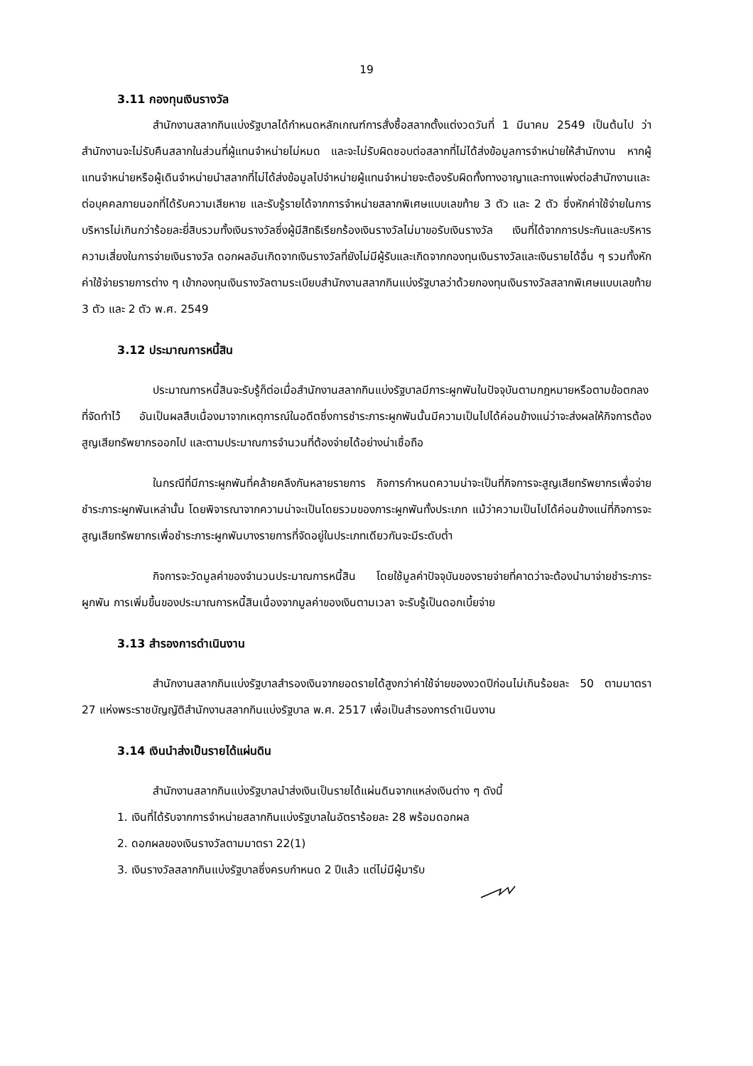19
3.11 กองทุนเงินรางวัล
สำนักงานสลากกินแบ่งรัฐบาลได้กำหนดหลักเกณฑ์การสั่งซื้อสลากตั้งแต่งวดวันที่ 1 มีนาคม 2549 เป็นต้นไป ว่าสำนักงานจะไม่รับคืนสลากในส่วนที่ผู้แทนจำหน่ายไม่หมด และจะไม่รับผิดชอบต่อสลากที่ไม่ได้ส่งข้อมูลการจำหน่ายให้สำนักงาน หากผู้แทนจำหน่ายหรือผู้เดินจำหน่ายนำสลากที่ไม่ได้ส่งข้อมูลไปจำหน่ายผู้แทนจำหน่ายจะต้องรับผิดทั้งทางอาญาและทางแพ่งต่อสำนักงานและต่อบุคคลภายนอกที่ได้รับความเสียหาย และรับรู้รายได้จากการจำหน่ายสลากพิเศษแบบเลขท้าย 3 ตัว และ 2 ตัว ซึ่งหักค่าใช้จ่ายในการบริหารไม่เกินกว่าร้อยละยี่สิบรวมทั้งเงินรางวัลซึ่งผู้มีสิทธิเรียกร้องเงินรางวัลไม่มาขอรับเงินรางวัล เงินที่ได้จากการประกันและบริหารความเสี่ยงในการจ่ายเงินรางวัล ดอกผลอันเกิดจากเงินรางวัลที่ยังไม่มีผู้รับและเกิดจากกองทุนเงินรางวัลและเงินรายได้อื่น ๆ รวมทั้งหักค่าใช้จ่ายรายการต่าง ๆ เข้ากองทุนเงินรางวัลตามระเบียบสำนักงานสลากกินแบ่งรัฐบาลว่าด้วยกองทุนเงินรางวัลสลากพิเศษแบบเลขท้าย 3 ตัว และ 2 ตัว พ.ศ. 2549
3.12 ประมาณการหนี้สิน
ประมาณการหนี้สินจะรับรู้ก็ต่อเมื่อสำนักงานสลากกินแบ่งรัฐบาลมีภาระผูกพันในปัจจุบันตามกฎหมายหรือตามข้อตกลงที่จัดทำไว้ อันเป็นผลสืบเนื่องมาจากเหตุการณ์ในอดีตซึ่งการชำระภาระผูกพันนั้นมีความเป็นไปได้ค่อนข้างแน่ว่าจะส่งผลให้กิจการต้องสูญเสียทรัพยากรออกไป และตามประมาณการจำนวนที่ต้องจ่ายได้อย่างน่าเชื่อถือ
ในกรณีที่มีภาระผูกพันที่คล้ายคลึงกันหลายรายการ กิจการกำหนดความน่าจะเป็นที่กิจการจะสูญเสียทรัพยากรเพื่อจ่ายชำระภาระผูกพันเหล่านั้น โดยพิจารณาจากความน่าจะเป็นโดยรวมของภาระผูกพันทั้งประเภท แม้ว่าความเป็นไปได้ค่อนข้างแน่ที่กิจการจะสูญเสียทรัพยากรเพื่อชำระภาระผูกพันบางรายการที่จัดอยู่ในประเภทเดียวกันจะมีระดับต่ำ
กิจการจะวัดมูลค่าของจำนวนประมาณการหนี้สิน โดยใช้มูลค่าปัจจุบันของรายจ่ายที่คาดว่าจะต้องนำมาจ่ายชำระภาระผูกพัน การเพิ่มขึ้นของประมาณการหนี้สินเนื่องจากมูลค่าของเงินตามเวลา จะรับรู้เป็นดอกเบี้ยจ่าย
3.13 สำรองการดำเนินงาน
สำนักงานสลากกินแบ่งรัฐบาลสำรองเงินจากยอดรายได้สูงกว่าค่าใช้จ่ายของงวดปีก่อนไม่เกินร้อยละ 50 ตามมาตรา 27 แห่งพระราชบัญญัติสำนักงานสลากกินแบ่งรัฐบาล พ.ศ. 2517 เพื่อเป็นสำรองการดำเนินงาน
3.14 เงินนำส่งเป็นรายได้แผ่นดิน
สำนักงานสลากกินแบ่งรัฐบาลนำส่งเงินเป็นรายได้แผ่นดินจากแหล่งเงินต่าง ๆ ดังนี้
1. เงินที่ได้รับจากการจำหน่ายสลากกินแบ่งรัฐบาลในอัตราร้อยละ 28 พร้อมดอกผล
2. ดอกผลของเงินรางวัลตามมาตรา 22(1)
3. เงินรางวัลสลากกินแบ่งรัฐบาลซึ่งครบกำหนด 2 ปีแล้ว แต่ไม่มีผู้มารับ